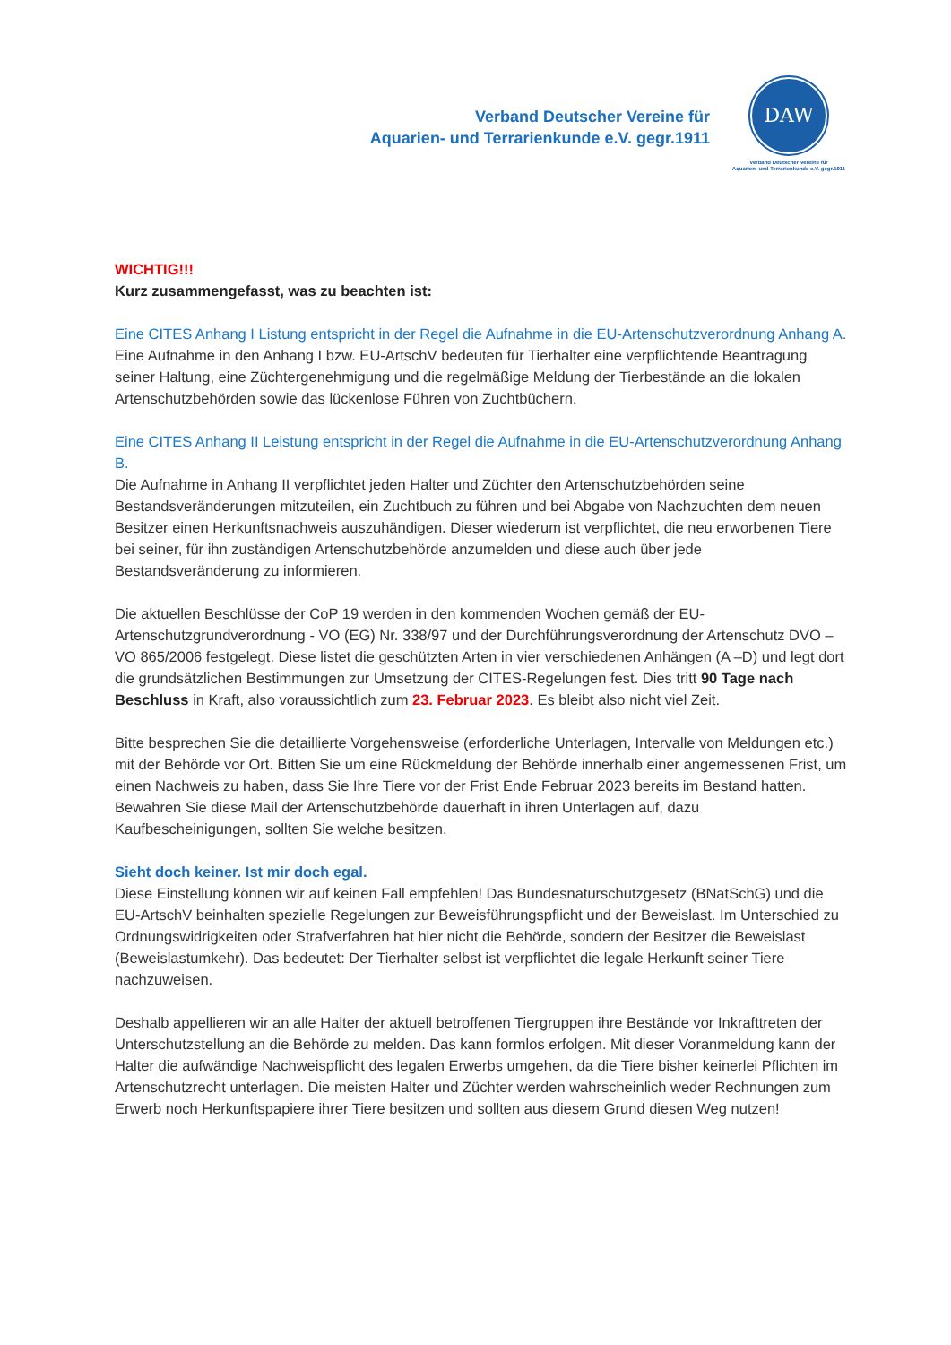Verband Deutscher Vereine für
Aquarien- und Terrarienkunde e.V. gegr.1911
DAW
Verband Deutscher Vereine für
Aquarien- und Terrarienkunde e.V. gegr.1911
WICHTIG!!!
Kurz zusammengefasst, was zu beachten ist:
Eine CITES Anhang I Listung entspricht in der Regel die Aufnahme in die EU-Artenschutzverordnung Anhang A.
Eine Aufnahme in den Anhang I bzw. EU-ArtschV bedeuten für Tierhalter eine verpflichtende Beantragung seiner Haltung, eine Züchtergenehmigung und die regelmäßige Meldung der Tierbestände an die lokalen Artenschutzbehörden sowie das lückenlose Führen von Zuchtbüchern.
Eine CITES Anhang II Leistung entspricht in der Regel die Aufnahme in die EU-Artenschutzverordnung Anhang B.
Die Aufnahme in Anhang II verpflichtet jeden Halter und Züchter den Artenschutzbehörden seine Bestandsveränderungen mitzuteilen, ein Zuchtbuch zu führen und bei Abgabe von Nachzuchten dem neuen Besitzer einen Herkunftsnachweis auszuhändigen. Dieser wiederum ist verpflichtet, die neu erworbenen Tiere bei seiner, für ihn zuständigen Artenschutzbehörde anzumelden und diese auch über jede Bestandsveränderung zu informieren.
Die aktuellen Beschlüsse der CoP 19 werden in den kommenden Wochen gemäß der EU-Artenschutzgrundverordnung - VO (EG) Nr. 338/97 und der Durchführungsverordnung der Artenschutz DVO – VO 865/2006 festgelegt. Diese listet die geschützten Arten in vier verschiedenen Anhängen (A –D) und legt dort die grundsätzlichen Bestimmungen zur Umsetzung der CITES-Regelungen fest. Dies tritt 90 Tage nach Beschluss in Kraft, also voraussichtlich zum 23. Februar 2023. Es bleibt also nicht viel Zeit.
Bitte besprechen Sie die detaillierte Vorgehensweise (erforderliche Unterlagen, Intervalle von Meldungen etc.) mit der Behörde vor Ort. Bitten Sie um eine Rückmeldung der Behörde innerhalb einer angemessenen Frist, um einen Nachweis zu haben, dass Sie Ihre Tiere vor der Frist Ende Februar 2023 bereits im Bestand hatten. Bewahren Sie diese Mail der Artenschutzbehörde dauerhaft in ihren Unterlagen auf, dazu Kaufbescheinigungen, sollten Sie welche besitzen.
Sieht doch keiner. Ist mir doch egal.
Diese Einstellung können wir auf keinen Fall empfehlen! Das Bundesnaturschutzgesetz (BNatSchG) und die EU-ArtschV beinhalten spezielle Regelungen zur Beweisführungspflicht und der Beweislast. Im Unterschied zu Ordnungswidrigkeiten oder Strafverfahren hat hier nicht die Behörde, sondern der Besitzer die Beweislast (Beweislastumkehr). Das bedeutet: Der Tierhalter selbst ist verpflichtet die legale Herkunft seiner Tiere nachzuweisen.
Deshalb appellieren wir an alle Halter der aktuell betroffenen Tiergruppen ihre Bestände vor Inkrafttreten der Unterschutzstellung an die Behörde zu melden. Das kann formlos erfolgen. Mit dieser Voranmeldung kann der Halter die aufwändige Nachweispflicht des legalen Erwerbs umgehen, da die Tiere bisher keinerlei Pflichten im Artenschutzrecht unterlagen. Die meisten Halter und Züchter werden wahrscheinlich weder Rechnungen zum Erwerb noch Herkunftspapiere ihrer Tiere besitzen und sollten aus diesem Grund diesen Weg nutzen!